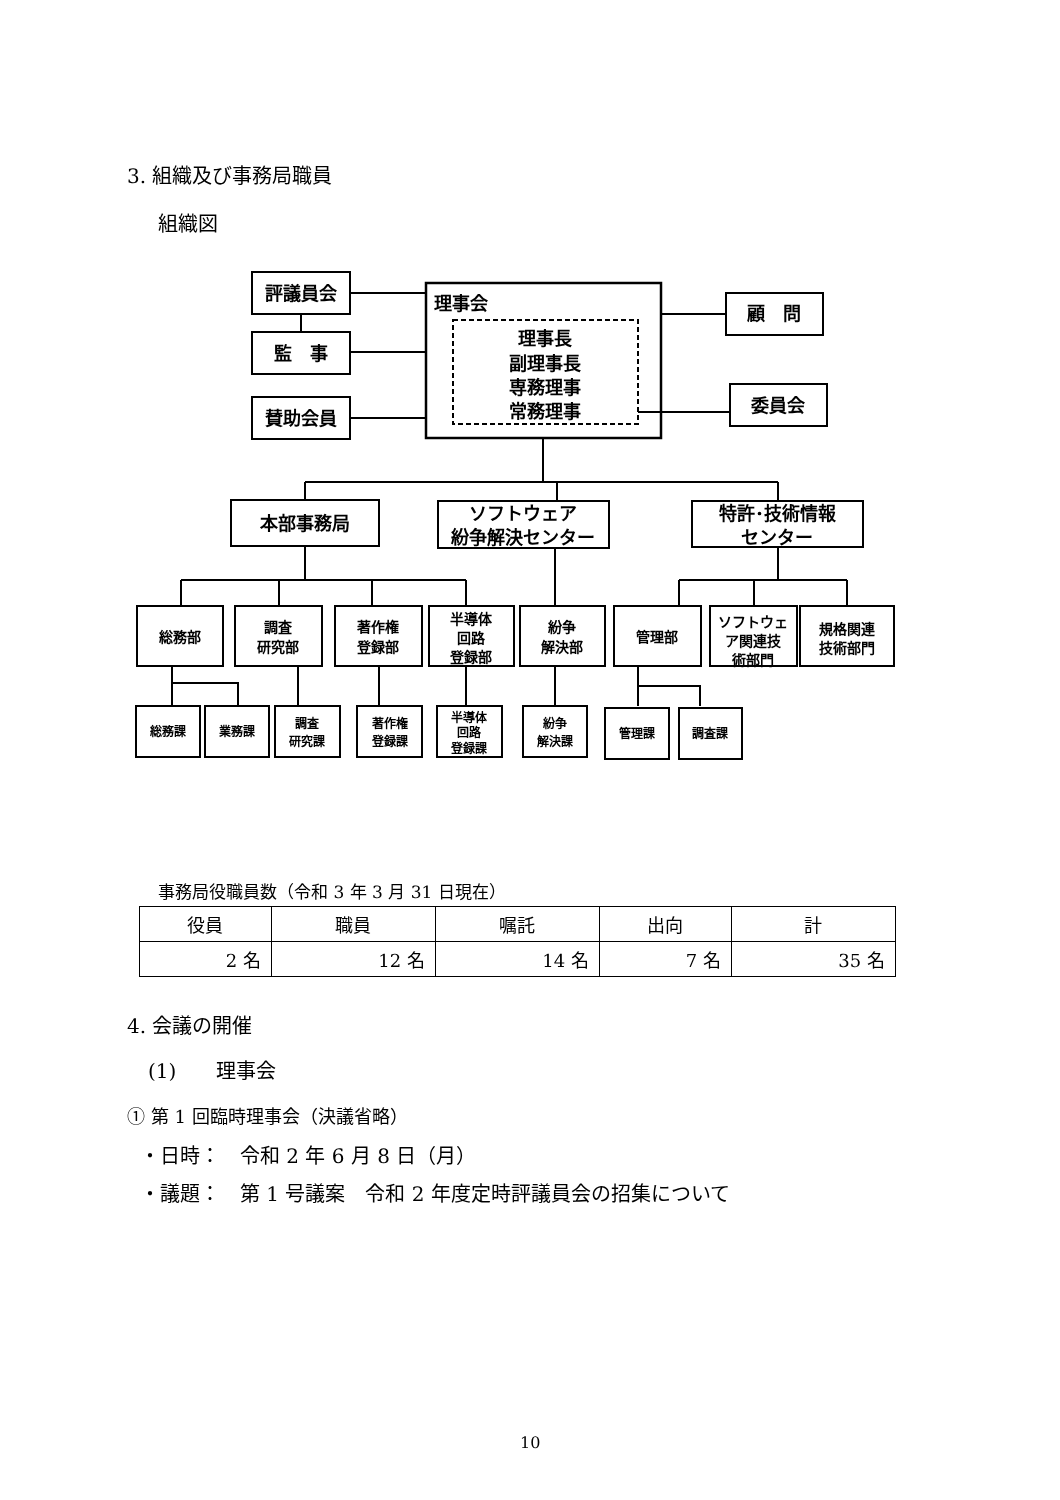3. 組織及び事務局職員
組織図
評議員会
監　事
賛助会員
理事会
理事長
副理事長
専務理事
常務理事
顧　問
委員会
本部事務局
ソフトウェア
紛争解決センター
特許･技術情報
センター
総務部
調査
研究部
著作権
登録部
半導体
回路
登録部
紛争
解決部
管理部
ソフトウェ
ア関連技
術部門
規格関連
技術部門
総務課
業務課
調査
研究課
著作権
登録課
半導体
回路
登録課
紛争
解決課
管理課
調査課
事務局役職員数（令和 3 年 3 月 31 日現在）
| 役員 | 職員 | 嘱託 | 出向 | 計 |
| --- | --- | --- | --- | --- |
| 2 名 | 12 名 | 14 名 | 7 名 | 35 名 |
4. 会議の開催
(1)　　理事会
① 第 1 回臨時理事会（決議省略）
・日時：　令和 2 年 6 月 8 日（月）
・議題：　第 1 号議案　令和 2 年度定時評議員会の招集について
10